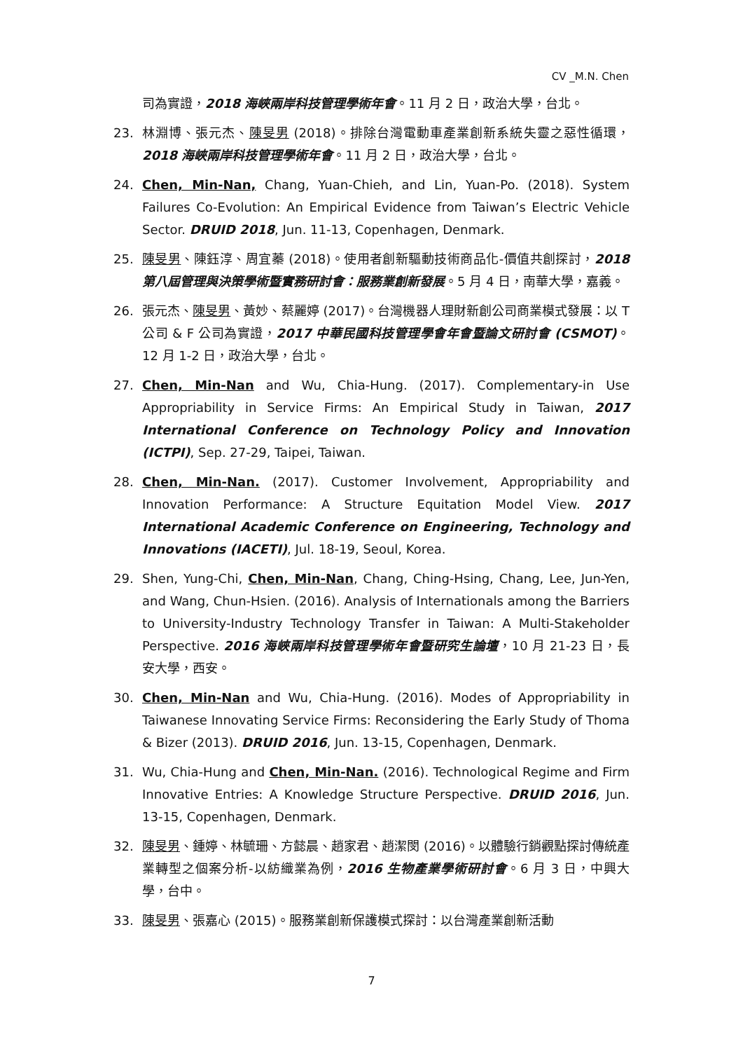CV _M.N. Chen
司為實證，2018 海峽兩岸科技管理學術年會。11 月 2 日，政治大學，台北。
23. 林淵博、張元杰、陳旻男 (2018)。排除台灣電動車產業創新系統失靈之惡性循環，2018 海峽兩岸科技管理學術年會。11 月 2 日，政治大學，台北。
24. Chen, Min-Nan, Chang, Yuan-Chieh, and Lin, Yuan-Po. (2018). System Failures Co-Evolution: An Empirical Evidence from Taiwan’s Electric Vehicle Sector. DRUID 2018, Jun. 11-13, Copenhagen, Denmark.
25. 陳旻男、陳鈺淳、周宜蓁 (2018)。使用者創新驅動技術商品化-價值共創探討，2018 第八屆管理與決策學術暨實務研討會：服務業創新發展。5 月 4 日，南華大學，嘉義。
26. 張元杰、陳旻男、黃妙、蔡麗婷 (2017)。台灣機器人理財新創公司商業模式發展：以 T 公司 & F 公司為實證，2017 中華民國科技管理學會年會暨論文研討會 (CSMOT)。12 月 1-2 日，政治大學，台北。
27. Chen, Min-Nan and Wu, Chia-Hung. (2017). Complementary-in Use Appropriability in Service Firms: An Empirical Study in Taiwan, 2017 International Conference on Technology Policy and Innovation (ICTPI), Sep. 27-29, Taipei, Taiwan.
28. Chen, Min-Nan. (2017). Customer Involvement, Appropriability and Innovation Performance: A Structure Equitation Model View. 2017 International Academic Conference on Engineering, Technology and Innovations (IACETI), Jul. 18-19, Seoul, Korea.
29. Shen, Yung-Chi, Chen, Min-Nan, Chang, Ching-Hsing, Chang, Lee, Jun-Yen, and Wang, Chun-Hsien. (2016). Analysis of Internationals among the Barriers to University-Industry Technology Transfer in Taiwan: A Multi-Stakeholder Perspective. 2016 海峽兩岸科技管理學術年會暨研究生論壇，10 月 21-23 日，長安大學，西安。
30. Chen, Min-Nan and Wu, Chia-Hung. (2016). Modes of Appropriability in Taiwanese Innovating Service Firms: Reconsidering the Early Study of Thoma & Bizer (2013). DRUID 2016, Jun. 13-15, Copenhagen, Denmark.
31. Wu, Chia-Hung and Chen, Min-Nan. (2016). Technological Regime and Firm Innovative Entries: A Knowledge Structure Perspective. DRUID 2016, Jun. 13-15, Copenhagen, Denmark.
32. 陳旻男、鍾婷、林毓珊、方懿晨、趙家君、趙潔閔 (2016)。以體驗行銷觀點探討傳統產業轉型之個案分析-以紡織業為例，2016 生物產業學術研討會。6 月 3 日，中興大學，台中。
33. 陳旻男、張嘉心 (2015)。服務業創新保護模式探討：以台灣產業創新活動
7